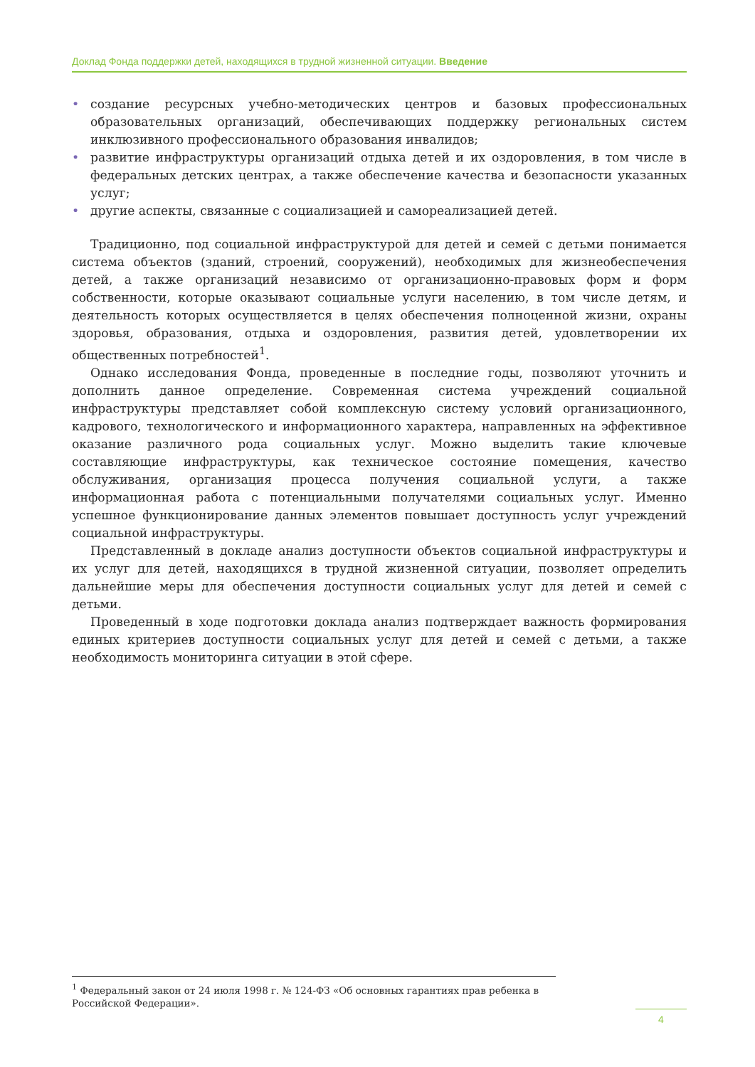Доклад Фонда поддержки детей, находящихся в трудной жизненной ситуации. Введение
• создание ресурсных учебно-методических центров и базовых профессиональных образовательных организаций, обеспечивающих поддержку региональных систем инклюзивного профессионального образования инвалидов;
• развитие инфраструктуры организаций отдыха детей и их оздоровления, в том числе в федеральных детских центрах, а также обеспечение качества и безопасности указанных услуг;
• другие аспекты, связанные с социализацией и самореализацией детей.
Традиционно, под социальной инфраструктурой для детей и семей с детьми понимается система объектов (зданий, строений, сооружений), необходимых для жизнеобеспечения детей, а также организаций независимо от организационно-правовых форм и форм собственности, которые оказывают социальные услуги населению, в том числе детям, и деятельность которых осуществляется в целях обеспечения полноценной жизни, охраны здоровья, образования, отдыха и оздоровления, развития детей, удовлетворении их общественных потребностей<sup>1</sup>.
Однако исследования Фонда, проведенные в последние годы, позволяют уточнить и дополнить данное определение. Современная система учреждений социальной инфраструктуры представляет собой комплексную систему условий организационного, кадрового, технологического и информационного характера, направленных на эффективное оказание различного рода социальных услуг. Можно выделить такие ключевые составляющие инфраструктуры, как техническое состояние помещения, качество обслуживания, организация процесса получения социальной услуги, а также информационная работа с потенциальными получателями социальных услуг. Именно успешное функционирование данных элементов повышает доступность услуг учреждений социальной инфраструктуры.
Представленный в докладе анализ доступности объектов социальной инфраструктуры и их услуг для детей, находящихся в трудной жизненной ситуации, позволяет определить дальнейшие меры для обеспечения доступности социальных услуг для детей и семей с детьми.
Проведенный в ходе подготовки доклада анализ подтверждает важность формирования единых критериев доступности социальных услуг для детей и семей с детьми, а также необходимость мониторинга ситуации в этой сфере.
<sup>1</sup> Федеральный закон от 24 июля 1998 г. № 124-ФЗ «Об основных гарантиях прав ребенка в Российской Федерации».
4